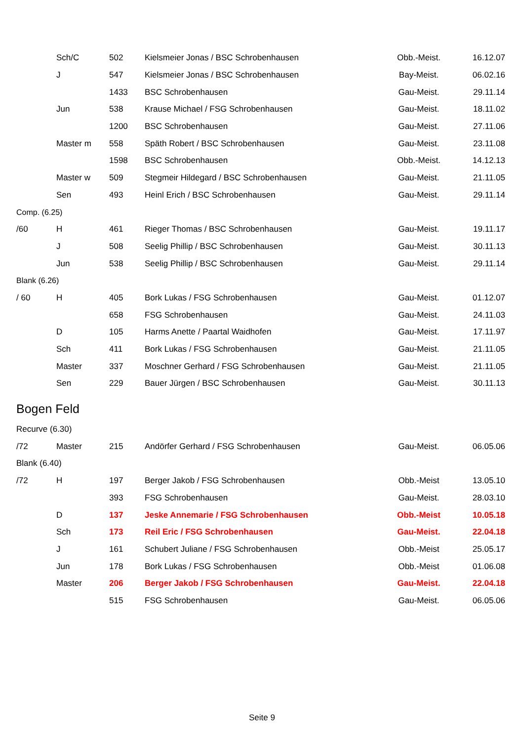| | Sch/C | 502 | Kielsmeier Jonas / BSC Schrobenhausen | Obb.-Meist. | 16.12.07 |
| | J | 547 | Kielsmeier Jonas / BSC Schrobenhausen | Bay-Meist. | 06.02.16 |
| | | 1433 | BSC Schrobenhausen | Gau-Meist. | 29.11.14 |
| | Jun | 538 | Krause Michael / FSG Schrobenhausen | Gau-Meist. | 18.11.02 |
| | | 1200 | BSC Schrobenhausen | Gau-Meist. | 27.11.06 |
| | Master m | 558 | Späth Robert / BSC Schrobenhausen | Gau-Meist. | 23.11.08 |
| | | 1598 | BSC Schrobenhausen | Obb.-Meist. | 14.12.13 |
| | Master w | 509 | Stegmeir Hildegard / BSC Schrobenhausen | Gau-Meist. | 21.11.05 |
| | Sen | 493 | Heinl Erich / BSC Schrobenhausen | Gau-Meist. | 29.11.14 |
| Comp. (6.25) | | | | | |
| /60 | H | 461 | Rieger Thomas / BSC Schrobenhausen | Gau-Meist. | 19.11.17 |
| | J | 508 | Seelig Phillip / BSC Schrobenhausen | Gau-Meist. | 30.11.13 |
| | Jun | 538 | Seelig Phillip / BSC Schrobenhausen | Gau-Meist. | 29.11.14 |
| Blank (6.26) | | | | | |
| / 60 | H | 405 | Bork Lukas / FSG Schrobenhausen | Gau-Meist. | 01.12.07 |
| | | 658 | FSG Schrobenhausen | Gau-Meist. | 24.11.03 |
| | D | 105 | Harms Anette / Paartal Waidhofen | Gau-Meist. | 17.11.97 |
| | Sch | 411 | Bork Lukas / FSG Schrobenhausen | Gau-Meist. | 21.11.05 |
| | Master | 337 | Moschner Gerhard / FSG Schrobenhausen | Gau-Meist. | 21.11.05 |
| | Sen | 229 | Bauer Jürgen / BSC Schrobenhausen | Gau-Meist. | 30.11.13 |
| Bogen Feld | | | | | |
| Recurve (6.30) | | | | | |
| /72 | Master | 215 | Andörfer Gerhard / FSG Schrobenhausen | Gau-Meist. | 06.05.06 |
| Blank (6.40) | | | | | |
| /72 | H | 197 | Berger Jakob / FSG Schrobenhausen | Obb.-Meist | 13.05.10 |
| | | 393 | FSG Schrobenhausen | Gau-Meist. | 28.03.10 |
| | D | 137 | Jeske Annemarie / FSG Schrobenhausen | Obb.-Meist | 10.05.18 |
| | Sch | 173 | Reil Eric / FSG Schrobenhausen | Gau-Meist. | 22.04.18 |
| | J | 161 | Schubert Juliane / FSG Schrobenhausen | Obb.-Meist | 25.05.17 |
| | Jun | 178 | Bork Lukas / FSG Schrobenhausen | Obb.-Meist | 01.06.08 |
| | Master | 206 | Berger Jakob / FSG Schrobenhausen | Gau-Meist. | 22.04.18 |
| | | 515 | FSG Schrobenhausen | Gau-Meist. | 06.05.06 |
Seite 9